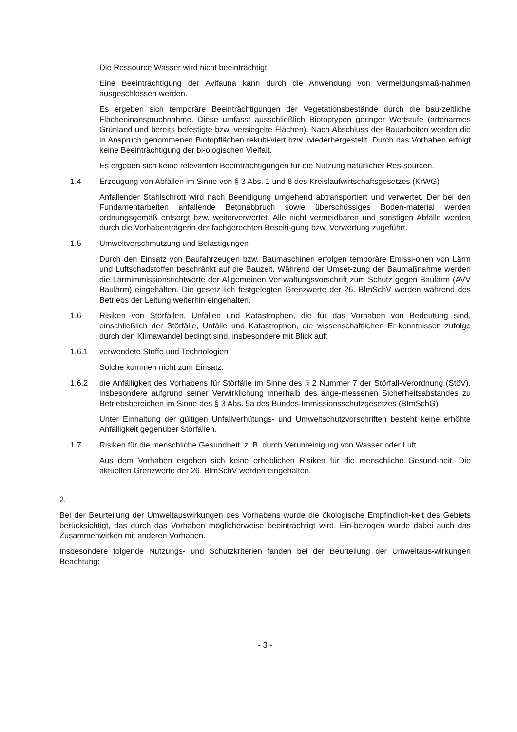Die Ressource Wasser wird nicht beeinträchtigt.
Eine Beeinträchtigung der Avifauna kann durch die Anwendung von Vermeidungsmaß-nahmen ausgeschlossen werden.
Es ergeben sich temporäre Beeinträchtigungen der Vegetationsbestände durch die bau-zeitliche Flächeninanspruchnahme. Diese umfasst ausschließlich Biotoptypen geringer Wertstufe (artenarmes Grünland und bereits befestigte bzw. versiegelte Flächen). Nach Abschluss der Bauarbeiten werden die in Anspruch genommenen Biotopflächen rekulti-viert bzw. wiederhergestellt. Durch das Vorhaben erfolgt keine Beeinträchtigung der bi-ologischen Vielfalt.
Es ergeben sich keine relevanten Beeinträchtigungen für die Nutzung natürlicher Res-sourcen.
1.4 Erzeugung von Abfällen im Sinne von § 3 Abs. 1 und 8 des Kreislaufwirtschaftsgesetzes (KrWG)
Anfallender Stahlschrott wird nach Beendigung umgehend abtransportiert und verwertet. Der bei den Fundamentarbeiten anfallende Betonabbruch sowie überschüssiges Boden-material werden ordnungsgemäß entsorgt bzw. weiterverwertet. Alle nicht vermeidbaren und sonstigen Abfälle werden durch die Vorhabenträgerin der fachgerechten Beseiti-gung bzw. Verwertung zugeführt.
1.5 Umweltverschmutzung und Belästigungen
Durch den Einsatz von Baufahrzeugen bzw. Baumaschinen erfolgen temporäre Emissi-onen von Lärm und Luftschadstoffen beschränkt auf die Bauzeit. Während der Umset-zung der Baumaßnahme werden die Lärmimmissionsrichtwerte der Allgemeinen Ver-waltungsvorschrift zum Schutz gegen Baulärm (AVV Baulärm) eingehalten. Die gesetz-lich festgelegten Grenzwerte der 26. BlmSchV werden während des Betriebs der Leitung weiterhin eingehalten.
1.6 Risiken von Störfällen, Unfällen und Katastrophen, die für das Vorhaben von Bedeutung sind, einschließlich der Störfälle, Unfälle und Katastrophen, die wissenschaftlichen Er-kenntnissen zufolge durch den Klimawandel bedingt sind, insbesondere mit Blick auf:
1.6.1 verwendete Stoffe und Technologien
Solche kommen nicht zum Einsatz.
1.6.2 die Anfälligkeit des Vorhabens für Störfälle im Sinne des § 2 Nummer 7 der Störfall-Verordnung (StöV), insbesondere aufgrund seiner Verwirklichung innerhalb des ange-messenen Sicherheitsabstandes zu Betriebsbereichen im Sinne des § 3 Abs. 5a des Bundes-Immissionsschutzgesetzes (BImSchG)
Unter Einhaltung der gültigen Unfallverhütungs- und Umweltschutzvorschriften besteht keine erhöhte Anfälligkeit gegenüber Störfällen.
1.7 Risiken für die menschliche Gesundheit, z. B. durch Verunreinigung von Wasser oder Luft
Aus dem Vorhaben ergeben sich keine erheblichen Risiken für die menschliche Gesund-heit. Die aktuellen Grenzwerte der 26. BlmSchV werden eingehalten.
2.
Bei der Beurteilung der Umweltauswirkungen des Vorhabens wurde die ökologische Empfindlich-keit des Gebiets berücksichtigt, das durch das Vorhaben möglicherweise beeinträchtigt wird. Ein-bezogen wurde dabei auch das Zusammenwirken mit anderen Vorhaben.
Insbesondere folgende Nutzungs- und Schutzkriterien fanden bei der Beurteilung der Umweltaus-wirkungen Beachtung:
- 3 -